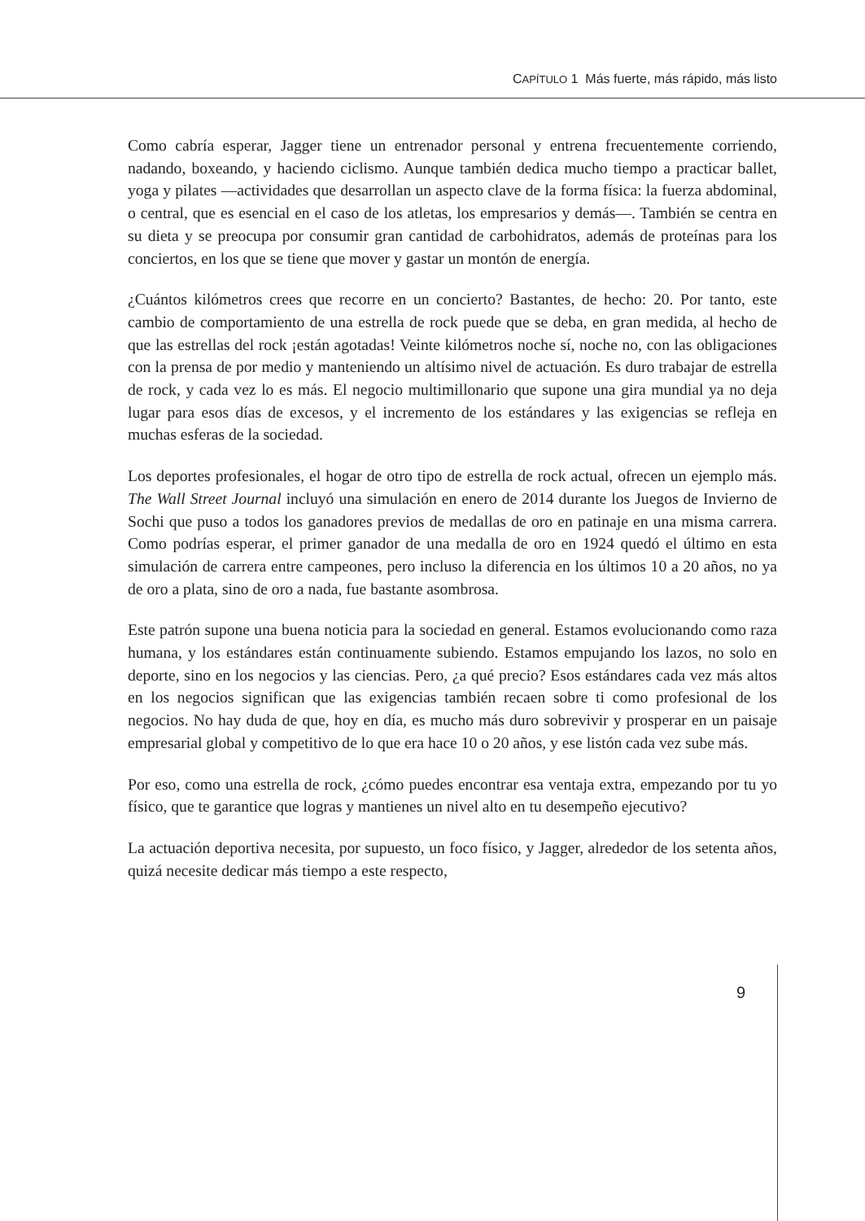CAPÍTULO 1 Más fuerte, más rápido, más listo
Como cabría esperar, Jagger tiene un entrenador personal y entrena frecuentemente corriendo, nadando, boxeando, y haciendo ciclismo. Aunque también dedica mucho tiempo a practicar ballet, yoga y pilates —actividades que desarrollan un aspecto clave de la forma física: la fuerza abdominal, o central, que es esencial en el caso de los atletas, los empresarios y demás—. También se centra en su dieta y se preocupa por consumir gran cantidad de carbohidratos, además de proteínas para los conciertos, en los que se tiene que mover y gastar un montón de energía.
¿Cuántos kilómetros crees que recorre en un concierto? Bastantes, de hecho: 20. Por tanto, este cambio de comportamiento de una estrella de rock puede que se deba, en gran medida, al hecho de que las estrellas del rock ¡están agotadas! Veinte kilómetros noche sí, noche no, con las obligaciones con la prensa de por medio y manteniendo un altísimo nivel de actuación. Es duro trabajar de estrella de rock, y cada vez lo es más. El negocio multimillonario que supone una gira mundial ya no deja lugar para esos días de excesos, y el incremento de los estándares y las exigencias se refleja en muchas esferas de la sociedad.
Los deportes profesionales, el hogar de otro tipo de estrella de rock actual, ofrecen un ejemplo más. The Wall Street Journal incluyó una simulación en enero de 2014 durante los Juegos de Invierno de Sochi que puso a todos los ganadores previos de medallas de oro en patinaje en una misma carrera. Como podrías esperar, el primer ganador de una medalla de oro en 1924 quedó el último en esta simulación de carrera entre campeones, pero incluso la diferencia en los últimos 10 a 20 años, no ya de oro a plata, sino de oro a nada, fue bastante asombrosa.
Este patrón supone una buena noticia para la sociedad en general. Estamos evolucionando como raza humana, y los estándares están continuamente subiendo. Estamos empujando los lazos, no solo en deporte, sino en los negocios y las ciencias. Pero, ¿a qué precio? Esos estándares cada vez más altos en los negocios significan que las exigencias también recaen sobre ti como profesional de los negocios. No hay duda de que, hoy en día, es mucho más duro sobrevivir y prosperar en un paisaje empresarial global y competitivo de lo que era hace 10 o 20 años, y ese listón cada vez sube más.
Por eso, como una estrella de rock, ¿cómo puedes encontrar esa ventaja extra, empezando por tu yo físico, que te garantice que logras y mantienes un nivel alto en tu desempeño ejecutivo?
La actuación deportiva necesita, por supuesto, un foco físico, y Jagger, alrededor de los setenta años, quizá necesite dedicar más tiempo a este respecto,
9